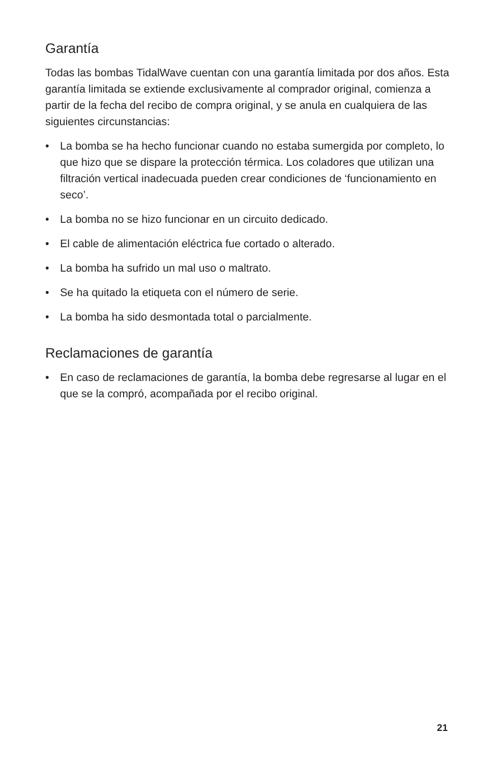Garantía
Todas las bombas TidalWave cuentan con una garantía limitada por dos años. Esta garantía limitada se extiende exclusivamente al comprador original, comienza a partir de la fecha del recibo de compra original, y se anula en cualquiera de las siguientes circunstancias:
• La bomba se ha hecho funcionar cuando no estaba sumergida por completo, lo que hizo que se dispare la protección térmica. Los coladores que utilizan una filtración vertical inadecuada pueden crear condiciones de ‘funcionamiento en seco’.
• La bomba no se hizo funcionar en un circuito dedicado.
• El cable de alimentación eléctrica fue cortado o alterado.
• La bomba ha sufrido un mal uso o maltrato.
• Se ha quitado la etiqueta con el número de serie.
• La bomba ha sido desmontada total o parcialmente.
Reclamaciones de garantía
• En caso de reclamaciones de garantía, la bomba debe regresarse al lugar en el que se la compró, acompañada por el recibo original.
21